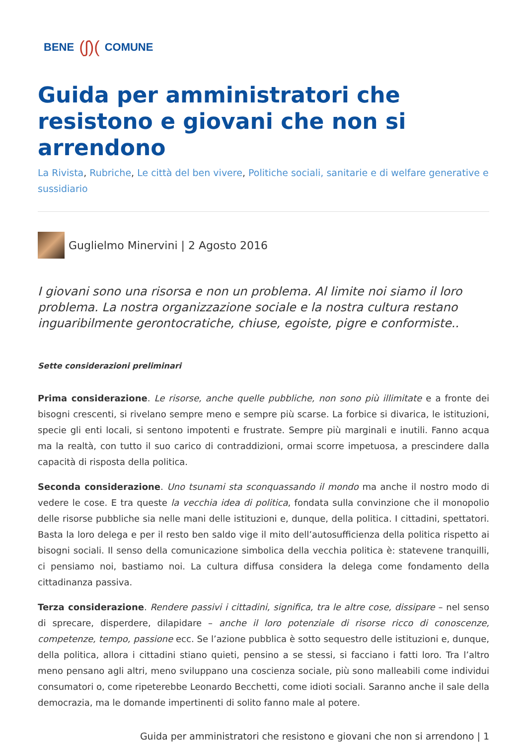BENE (ʃ)( COMUNE
Guida per amministratori che resistono e giovani che non si arrendono
La Rivista, Rubriche, Le città del ben vivere, Politiche sociali, sanitarie e di welfare generative e sussidiario
Guglielmo Minervini | 2 Agosto 2016
I giovani sono una risorsa e non un problema. Al limite noi siamo il loro problema. La nostra organizzazione sociale e la nostra cultura restano inguaribilmente gerontocratiche, chiuse, egoiste, pigre e conformiste..
Sette considerazioni preliminari
Prima considerazione. Le risorse, anche quelle pubbliche, non sono più illimitate e a fronte dei bisogni crescenti, si rivelano sempre meno e sempre più scarse. La forbice si divarica, le istituzioni, specie gli enti locali, si sentono impotenti e frustrate. Sempre più marginali e inutili. Fanno acqua ma la realtà, con tutto il suo carico di contraddizioni, ormai scorre impetuosa, a prescindere dalla capacità di risposta della politica.
Seconda considerazione. Uno tsunami sta sconquassando il mondo ma anche il nostro modo di vedere le cose. E tra queste la vecchia idea di politica, fondata sulla convinzione che il monopolio delle risorse pubbliche sia nelle mani delle istituzioni e, dunque, della politica. I cittadini, spettatori. Basta la loro delega e per il resto ben saldo vige il mito dell’autosufficienza della politica rispetto ai bisogni sociali. Il senso della comunicazione simbolica della vecchia politica è: statevene tranquilli, ci pensiamo noi, bastiamo noi. La cultura diffusa considera la delega come fondamento della cittadinanza passiva.
Terza considerazione. Rendere passivi i cittadini, significa, tra le altre cose, dissipare – nel senso di sprecare, disperdere, dilapidare – anche il loro potenziale di risorse ricco di conoscenze, competenze, tempo, passione ecc. Se l’azione pubblica è sotto sequestro delle istituzioni e, dunque, della politica, allora i cittadini stiano quieti, pensino a se stessi, si facciano i fatti loro. Tra l’altro meno pensano agli altri, meno sviluppano una coscienza sociale, più sono malleabili come individui consumatori o, come ripeterebbe Leonardo Becchetti, come idioti sociali. Saranno anche il sale della democrazia, ma le domande impertinenti di solito fanno male al potere.
Guida per amministratori che resistono e giovani che non si arrendono | 1